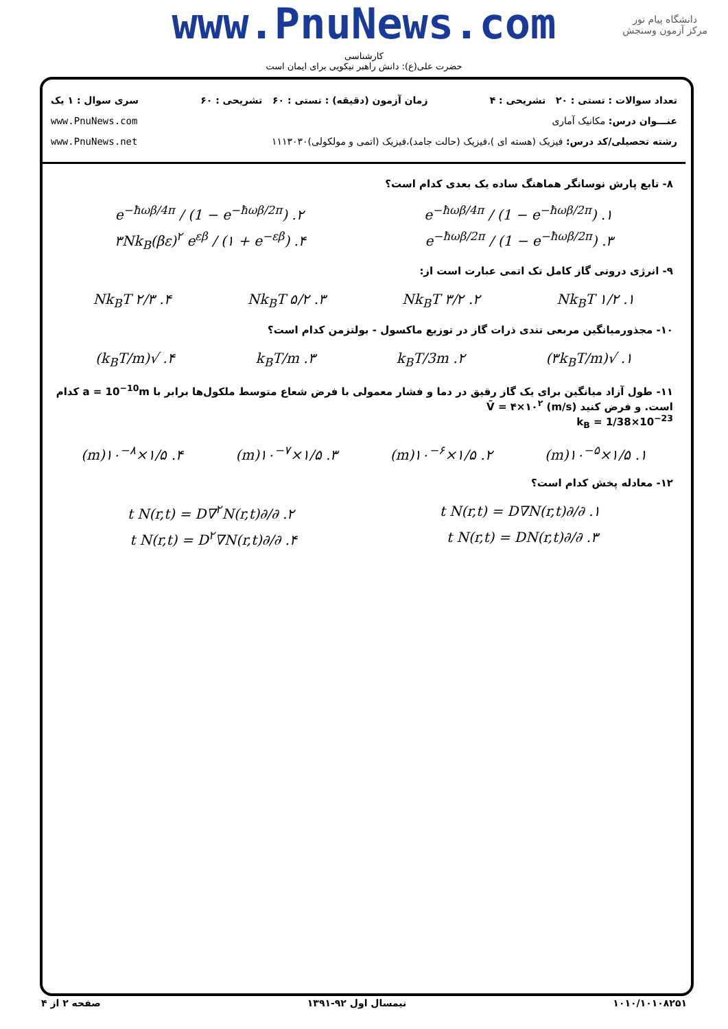www.PnuNews.com
کارشناسی
حضرت علی(ع): دانش راهبر نیکویی برای ایمان است
دانشگاه پیام نور
مرکز آزمون وسنجش
تعداد سوالات : تستی : ۲۰ تشریحی : ۴ زمان آزمون (دقیقه) : تستی : ۶۰ تشریحی : ۶۰ سری سوال : ۱ یک
عنـــوان درس: مکانیک آماری www.PnuNews.com
رشته تحصیلی/کد درس: فیزیک (هسته ای )،فیزیک (حالت جامد)،فیزیک (اتمی و مولکولی)۱۱۱۳۰۳۰ www.PnuNews.net
۸- تابع پارش نوسانگر هماهنگ ساده یک بعدی کدام است؟
۱. e<sup>−ħωβ/4π</sup> / (1 − e<sup>−ħωβ/2π</sup>) ۲. e<sup>−ħωβ/4π</sup> / (1 − e<sup>−ħωβ/2π</sup>)
۳. e<sup>−ħωβ/2π</sup> / (1 − e<sup>−ħωβ/2π</sup>) ۴. ۳Nk<sub>B</sub>(βε)<sup>۲</sup> e<sup>εβ</sup> / (۱ + e<sup>−εβ</sup>)
۹- انرژی درونی گاز کامل تک اتمی عبارت است از:
۱. ۱/۲ Nk<sub>B</sub>T ۲. ۳/۲ Nk<sub>B</sub>T ۳. ۵/۲ Nk<sub>B</sub>T ۴. ۲/۳ Nk<sub>B</sub>T
۱۰- مجذورمیانگین مربعی تندی ذرات گاز در توزیع ماکسول - بولتزمن کدام است؟
۱. √(۳k<sub>B</sub>T/m) ۲. k<sub>B</sub>T/3m ۳. k<sub>B</sub>T/m ۴. √(k<sub>B</sub>T/m)
۱۱- طول آزاد میانگین برای یک گاز رقیق در دما و فشار معمولی با فرض شعاع متوسط ملکول‌ها برابر با a = 10<sup>−10</sup>m کدام است. و فرض کنید V̄ = ۴×۱۰<sup>۲</sup> (m/s)
k<sub>B</sub> = 1/38×10<sup>−23</sup>
۱. ۱/۵×۱۰<sup>−۵</sup>(m) ۲. ۱/۵×۱۰<sup>−۶</sup>(m) ۳. ۱/۵×۱۰<sup>−۷</sup>(m) ۴. ۱/۵×۱۰<sup>−۸</sup>(m)
۱۲- معادله پخش کدام است؟
۱. ∂/∂t N(r,t) = D∇N(r,t) ۲. ∂/∂t N(r,t) = D∇<sup>۲</sup>N(r,t)
۳. ∂/∂t N(r,t) = DN(r,t) ۴. ∂/∂t N(r,t) = D<sup>۲</sup>∇N(r,t)
۱۰۱۰/۱۰۱۰۸۲۵۱ نیمسال اول ۹۲-۱۳۹۱ صفحه ۲ از ۴